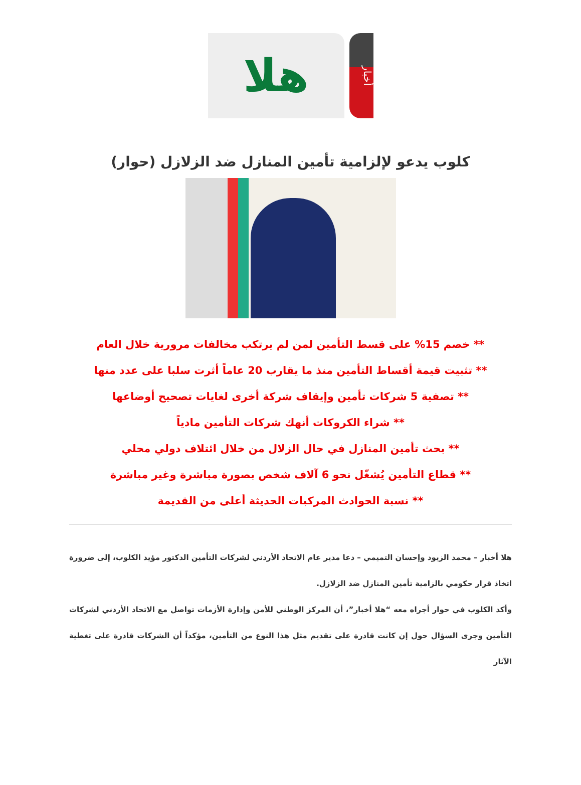أخبار
هلا
كلوب يدعو لإلزامية تأمين المنازل ضد الزلازل (حوار)
** خصم 15% على قسط التأمين لمن لم يرتكب مخالفات مرورية خلال العام
** تثبيت قيمة أقساط التأمين منذ ما يقارب 20 عاماً أثرت سلبا على عدد منها
** تصفية 5 شركات تأمين وإيقاف شركة أخرى لغايات تصحيح أوضاعها
** شراء الكروكات أنهك شركات التأمين مادياً
** بحث تأمين المنازل في حال الزلال من خلال ائتلاف دولي محلي
** قطاع التأمين يُشغّل نحو 6 آلاف شخص بصورة مباشرة وغير مباشرة
** نسبة الحوادث المركبات الحديثة أعلى من القديمة
هلا أخبار – محمد الزيود وإحسان التميمي – دعا مدير عام الاتحاد الأردني لشركات التأمين الدكتور مؤيد الكلوب، إلى ضرورة اتخاذ قرار حكومي بالزامية تأمين المنازل ضد الزلازل.
وأكد الكلوب في حوار أجراه معه “هلا أخبار”، أن المركز الوطني للأمن وإدارة الأزمات تواصل مع الاتحاد الأردني لشركات التأمين وجرى السؤال حول إن كانت قادرة على تقديم مثل هذا النوع من التأمين، مؤكداً أن الشركات قادرة على تغطية الآثار